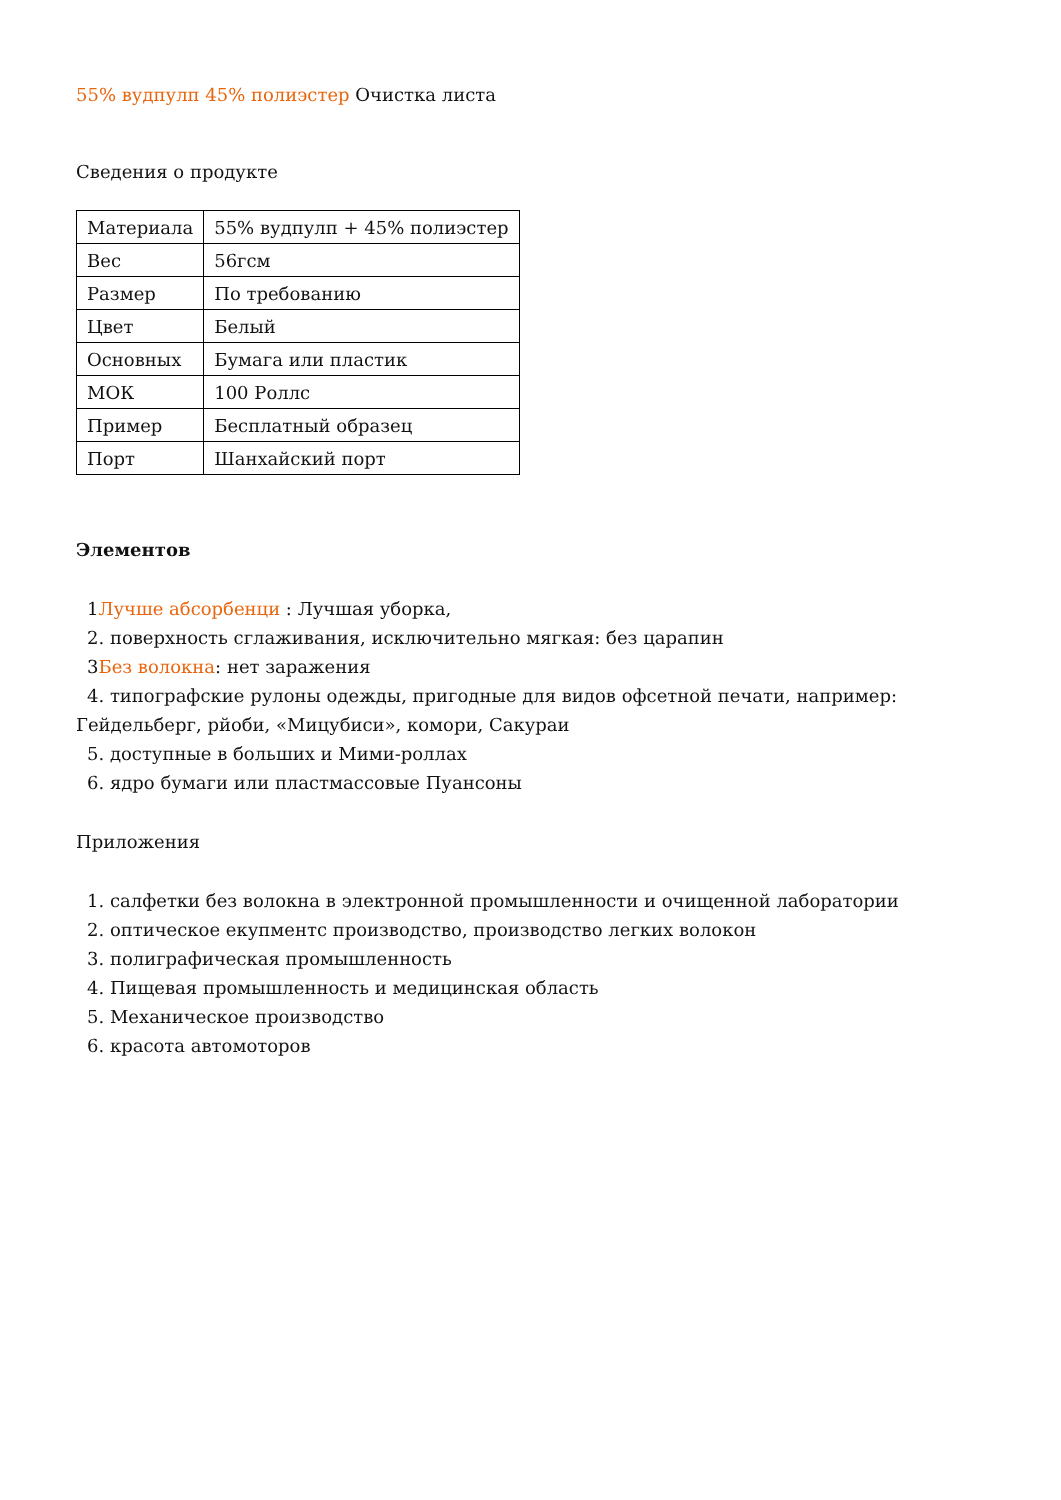55% вудпулп 45% полиэстер Очистка листа
Сведения о продукте
| Материала | 55% вудпулп + 45% полиэстер |
| Вес | 56гсм |
| Размер | По требованию |
| Цвет | Белый |
| Основных | Бумага или пластик |
| МОК | 100 Роллс |
| Пример | Бесплатный образец |
| Порт | Шанхайский порт |
Элементов
1Лучше абсорбенци : Лучшая уборка,
2. поверхность сглаживания, исключительно мягкая: без царапин
3Без волокна: нет заражения
4. типографские рулоны одежды, пригодные для видов офсетной печати, например:
Гейдельберг, рйоби, «Мицубиси», комори, Сакураи
5. доступные в больших и Мими-роллах
6. ядро бумаги или пластмассовые Пуансоны
Приложения
1. салфетки без волокна в электронной промышленности и очищенной лаборатории
2. оптическое екупментс производство, производство легких волокон
3. полиграфическая промышленность
4. Пищевая промышленность и медицинская область
5. Механическое производство
6. красота автомоторов